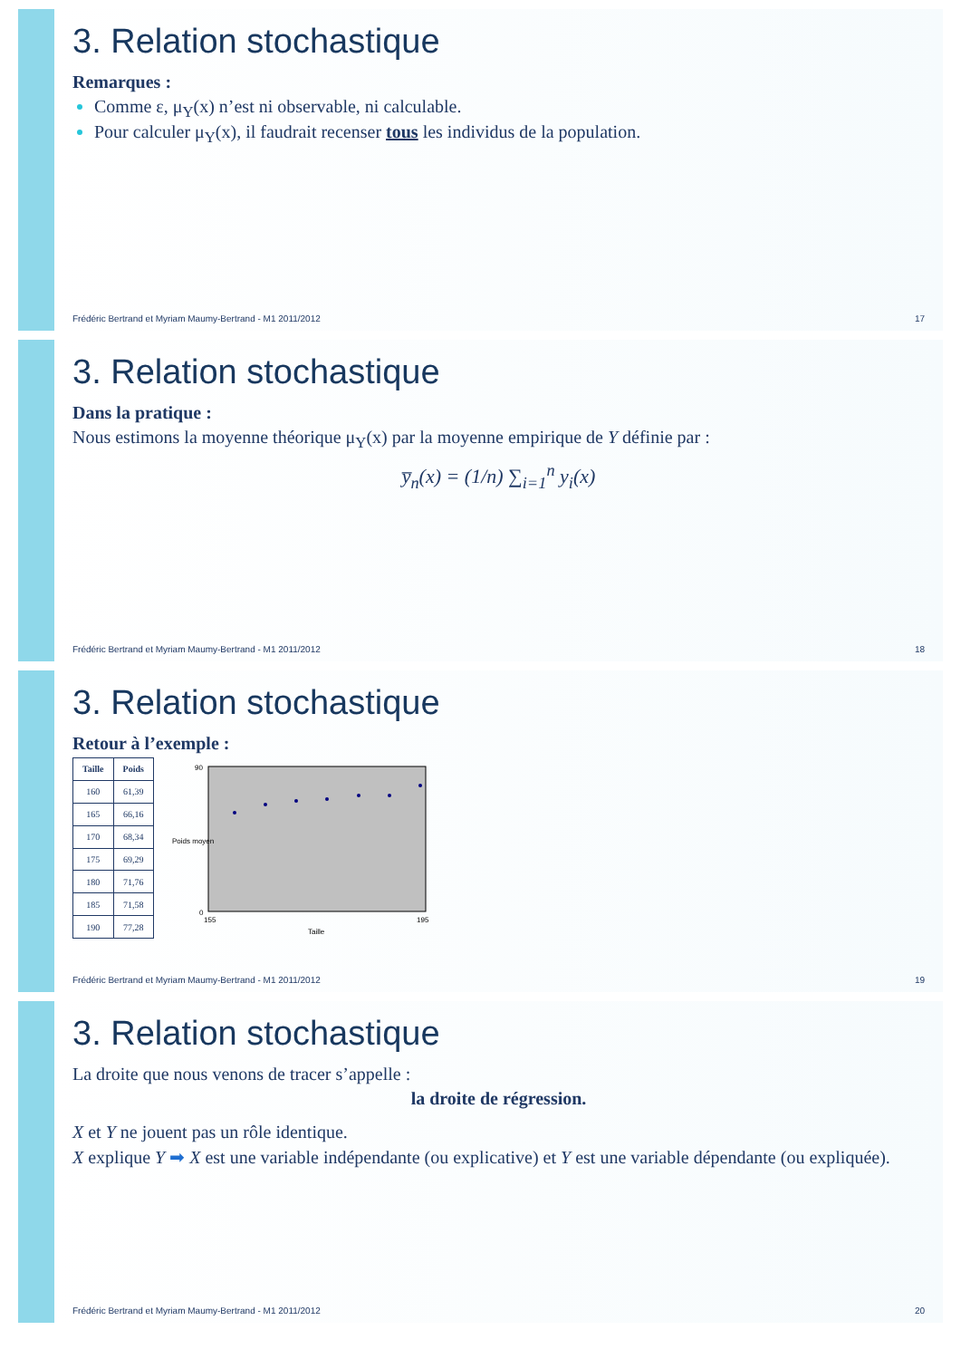3. Relation stochastique
Remarques :
Comme ε, μ<sub>Y</sub>(x) n’est ni observable, ni calculable.
Pour calculer μ<sub>Y</sub>(x), il faudrait recenser tous les individus de la population.
Frédéric Bertrand et Myriam Maumy-Bertrand - M1 2011/2012 17
3. Relation stochastique
Dans la pratique :
Nous estimons la moyenne théorique μ<sub>Y</sub>(x) par la moyenne empirique de Y définie par :
y̅<sub>n</sub>(x) = (1/n) ∑<sub>i=1</sub><sup>n</sup> y<sub>i</sub>(x)
Frédéric Bertrand et Myriam Maumy-Bertrand - M1 2011/2012 18
3. Relation stochastique
Retour à l’exemple :
| Taille | Poids |
| --- | --- |
| 160 | 61,39 |
| 165 | 66,16 |
| 170 | 68,34 |
| 175 | 69,29 |
| 180 | 71,76 |
| 185 | 71,58 |
| 190 | 77,28 |
0
90
155
195
Taille
Poids moyen
Frédéric Bertrand et Myriam Maumy-Bertrand - M1 2011/2012 19
3. Relation stochastique
La droite que nous venons de tracer s’appelle :
la droite de régression.
X et Y ne jouent pas un rôle identique.
X explique Y ➡ X est une variable indépendante (ou explicative) et Y est une variable dépendante (ou expliquée).
Frédéric Bertrand et Myriam Maumy-Bertrand - M1 2011/2012 20